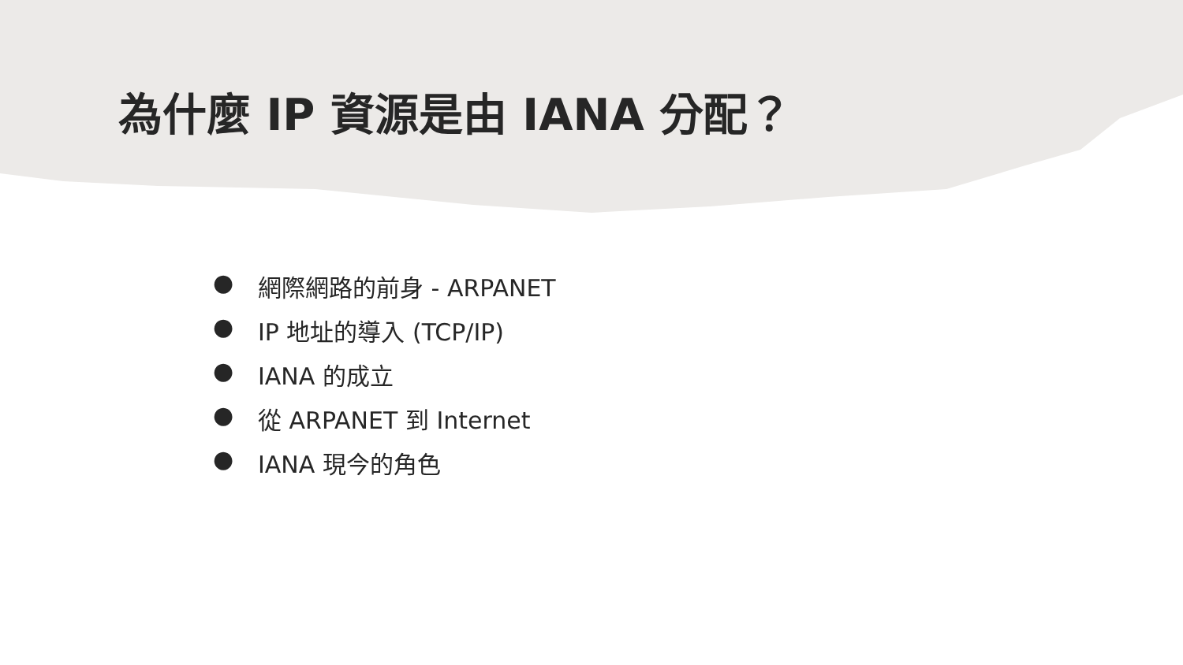為什麼 IP 資源是由 IANA 分配？
● 網際網路的前身 - ARPANET
● IP 地址的導入 (TCP/IP)
● IANA 的成立
● 從 ARPANET 到 Internet
● IANA 現今的角色